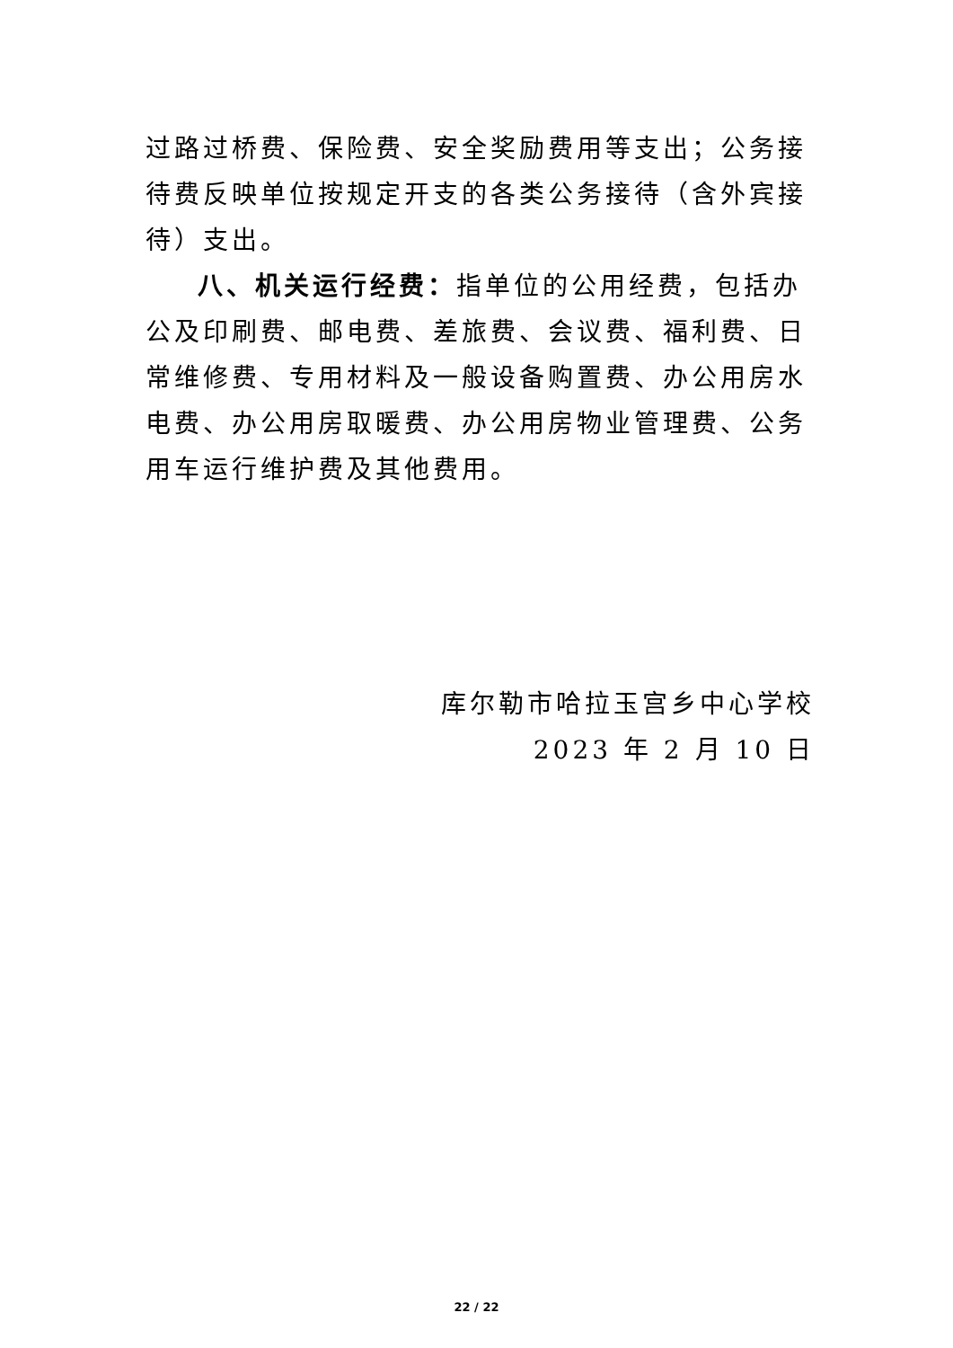过路过桥费、保险费、安全奖励费用等支出；公务接待费反映单位按规定开支的各类公务接待（含外宾接待）支出。
八、机关运行经费：指单位的公用经费，包括办公及印刷费、邮电费、差旅费、会议费、福利费、日常维修费、专用材料及一般设备购置费、办公用房水电费、办公用房取暖费、办公用房物业管理费、公务用车运行维护费及其他费用。
库尔勒市哈拉玉宫乡中心学校
2023 年 2 月 10 日
22 / 22